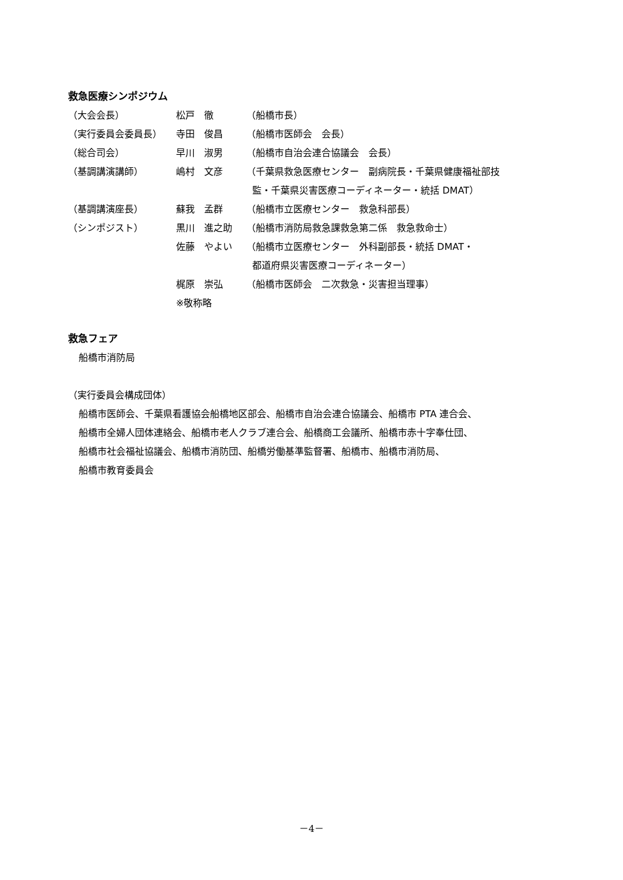救急医療シンポジウム
| （大会会長） | 松戸 徹 | （船橋市長） |
| （実行委員会委員長） | 寺田 俊昌 | （船橋市医師会 会長） |
| （総合司会） | 早川 淑男 | （船橋市自治会連合協議会 会長） |
| （基調講演講師） | 嶋村 文彦 | （千葉県救急医療センター 副病院長・千葉県健康福祉部技 監・千葉県災害医療コーディネーター・統括 DMAT） |
| （基調講演座長） | 蘇我 孟群 | （船橋市立医療センター 救急科部長） |
| （シンポジスト） | 黒川 進之助 | （船橋市消防局救急課救急第二係 救急救命士） |
| | 佐藤 やよい | （船橋市立医療センター 外科副部長・統括 DMAT・ 都道府県災害医療コーディネーター） |
| | 梶原 崇弘 | （船橋市医師会 二次救急・災害担当理事） |
| | ※敬称略 | |
救急フェア
船橋市消防局
（実行委員会構成団体）
船橋市医師会、千葉県看護協会船橋地区部会、船橋市自治会連合協議会、船橋市 PTA 連合会、
船橋市全婦人団体連絡会、船橋市老人クラブ連合会、船橋商工会議所、船橋市赤十字奉仕団、
船橋市社会福祉協議会、船橋市消防団、船橋労働基準監督署、船橋市、船橋市消防局、
船橋市教育委員会
－4－